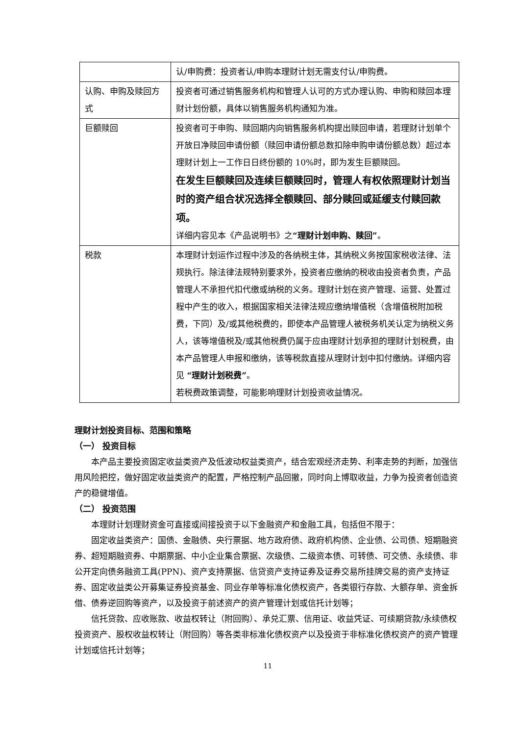| | 认/申购费：投资者认/申购本理财计划无需支付认/申购费。 |
| 认购、申购及赎回方式 | 投资者可通过销售服务机构和管理人认可的方式办理认购、申购和赎回本理财计划份额，具体以销售服务机构通知为准。 |
| 巨额赎回 | 投资者可于申购、赎回期内向销售服务机构提出赎回申请，若理财计划单个开放日净赎回申请份额（赎回申请份额总数扣除申购申请份额总数）超过本理财计划上一工作日日终份额的 10%时，即为发生巨额赎回。 在发生巨额赎回及连续巨额赎回时，管理人有权依照理财计划当时的资产组合状况选择全额赎回、部分赎回或延缓支付赎回款项。 详细内容见本《产品说明书》之 “理财计划申购、赎回” 。 |
| 税款 | 本理财计划运作过程中涉及的各纳税主体，其纳税义务按国家税收法律、法规执行。除法律法规特别要求外，投资者应缴纳的税收由投资者负责，产品管理人不承担代扣代缴或纳税的义务。理财计划在资产管理、运营、处置过程中产生的收入，根据国家相关法律法规应缴纳增值税（含增值税附加税费，下同）及/或其他税费的，即使本产品管理人被税务机关认定为纳税义务人，该等增值税及/或其他税费仍属于应由理财计划承担的理财计划税费，由本产品管理人申报和缴纳，该等税款直接从理财计划中扣付缴纳。详细内容见 “理财计划税费” 。 若税费政策调整，可能影响理财计划投资收益情况。 |
理财计划投资目标、范围和策略
（一） 投资目标
本产品主要投资固定收益类资产及低波动权益类资产，结合宏观经济走势、利率走势的判断，加强信用风险把控，做好固定收益类资产的配置，严格控制产品回撤，同时向上博取收益，力争为投资者创造资产的稳健增值。
（二） 投资范围
本理财计划理财资金可直接或间接投资于以下金融资产和金融工具，包括但不限于：
固定收益类资产：国债、金融债、央行票据、地方政府债、政府机构债、企业债、公司债、短期融资券、超短期融资券、中期票据、中小企业集合票据、次级债、二级资本债、可转债、可交债、永续债、非公开定向债务融资工具(PPN)、资产支持票据、信贷资产支持证券及证券交易所挂牌交易的资产支持证券、固定收益类公开募集证券投资基金、同业存单等标准化债权资产，各类银行存款、大额存单、资金拆借、债券逆回购等资产，以及投资于前述资产的资产管理计划或信托计划等；
信托贷款、应收账款、收益权转让（附回购）、承兑汇票、信用证、收益凭证、可续期贷款/永续债权投资资产、股权收益权转让（附回购）等各类非标准化债权资产以及投资于非标准化债权资产的资产管理计划或信托计划等；
11